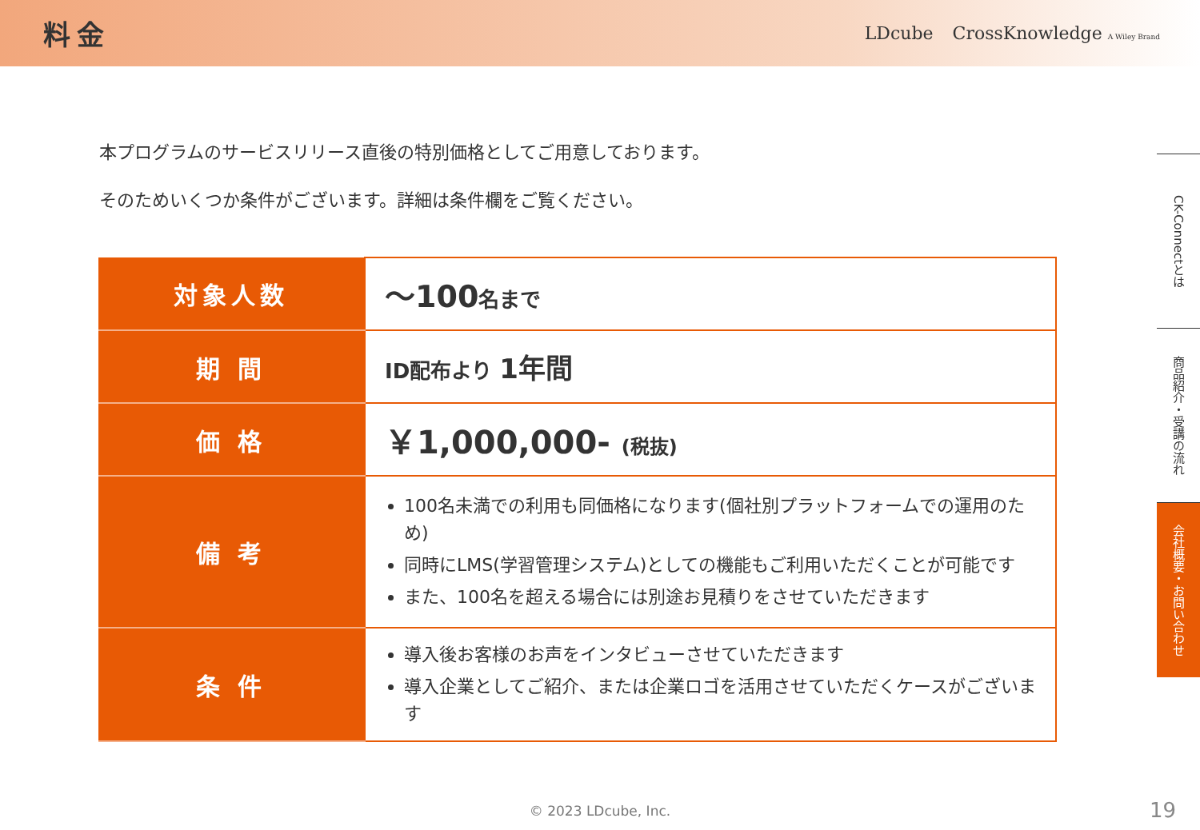料金
LDcube CrossKnowledge A Wiley Brand
本プログラムのサービスリリース直後の特別価格としてご用意しております。
そのためいくつか条件がございます。詳細は条件欄をご覧ください。
| 対象人数 | ～100 名まで |
| 期 間 | ID配布より 1年間 |
| 価 格 | ￥1,000,000- (税抜) |
| 備 考 | 100名未満での利用も同価格になります(個社別プラットフォームでの運用のため) 同時にLMS(学習管理システム)としての機能もご利用いただくことが可能です また、100名を超える場合には別途お見積りをさせていただきます |
| 条 件 | 導入後お客様のお声をインタビューさせていただきます 導入企業としてご紹介、または企業ロゴを活用させていただくケースがございます |
CK-Connectとは
商品紹介・受講の流れ
会社概要・お問い合わせ
© 2023 LDcube, Inc. 19